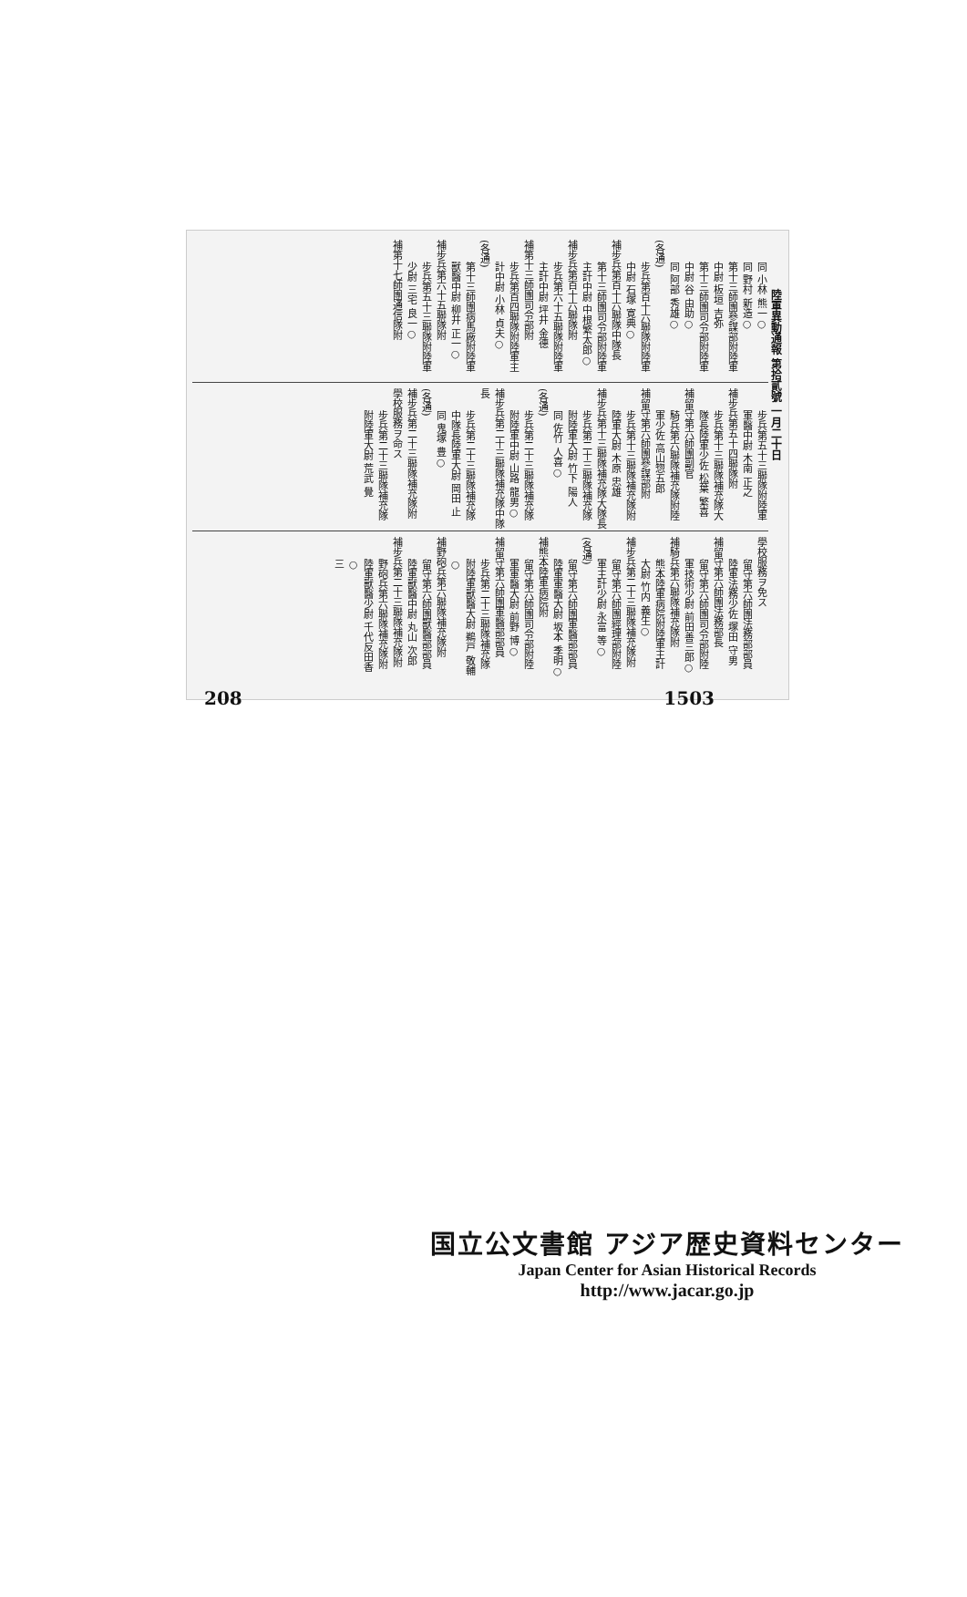陸軍異動通報 第拾貳號 一月二十日
同 小林 熊一○
同 野村 新造○
第十三師團參謀部附陸軍中尉 板垣 吉弥
第十三師團司令部附陸軍中尉 谷 由助○
同 阿部 秀雄○
(各通)
步兵第百十六聯隊附陸軍中尉 石塚 寛典○
補步兵第百十六聯隊中隊長
第十三師團司令部附陸軍主計中尉 中根繁太郎○
補步兵第百十六聯隊附
步兵第六十五聯隊附陸軍主計中尉 坪井 金德
補第十三師團司令部附
步兵第百四聯隊附陸軍主計中尉 小林 貞夫○
(各通)
第十三師團病馬廠附陸軍獸醫中尉 柳井 正一○
補步兵第六十五聯隊附
步兵第五十三聯隊附陸軍少尉 三宅 良一○
補第十七師團通信隊附
步兵第五十三聯隊附陸軍軍醫中尉 木南 正之
補步兵第五十四聯隊附
步兵第十三聯隊補充隊大隊長陸軍少佐 松葉 繁喜
補留守第六師團副官
騎兵第六聯隊補充隊附陸軍少佐 高山惣五郎
補留守第六師團參謀部附
步兵第十三聯隊補充隊附陸軍大尉 木原 忠雄
補步兵第十三聯隊補充隊大隊長
步兵第二十三聯隊補充隊附陸軍大尉 竹下 陽人
同 佐竹 人喜○
(各通)
步兵第二十三聯隊補充隊附陸軍中尉 山路 龍男○
補步兵第二十三聯隊補充隊中隊長
步兵第二十三聯隊補充隊中隊長陸軍大尉 岡田 止
同 鬼塚 豊○
(各通)
補步兵第二十三聯隊補充隊附
學校服務ヲ命ス
步兵第二十三聯隊補充隊附陸軍大尉 荒武 覺
學校服務ヲ免ス
留守第六師團法務部部員陸軍法務少佐 塚田 守男
補留守第六師團法務部長
留守第六師團司令部附陸軍技術少尉 前田善三郎○
補騎兵第六聯隊補充隊附
熊本陸軍病院附陸軍主計大尉 竹内 義生○
補步兵第二十三聯隊補充隊附
留守第六師團經理部附陸軍主計少尉 永富 等○
(各通)
留守第六師團軍醫部部員陸軍軍醫大尉 坂本 季明○
補熊本陸軍病院附
留守第六師團司令部附陸軍軍醫大尉 前野 博○
補留守第六師團軍醫部部員
步兵第二十三聯隊補充隊附陸軍獸醫大尉 鵜戸 敬輔○
補野砲兵第六聯隊補充隊附
留守第六師團獸醫部部員陸軍獸醫中尉 丸山 次郎
補步兵第二十三聯隊補充隊附
野砲兵第六聯隊補充隊附陸軍獸醫少尉 千代反田香○
三
208 1503
国立公文書館 アジア歴史資料センター
Japan Center for Asian Historical Records
http://www.jacar.go.jp